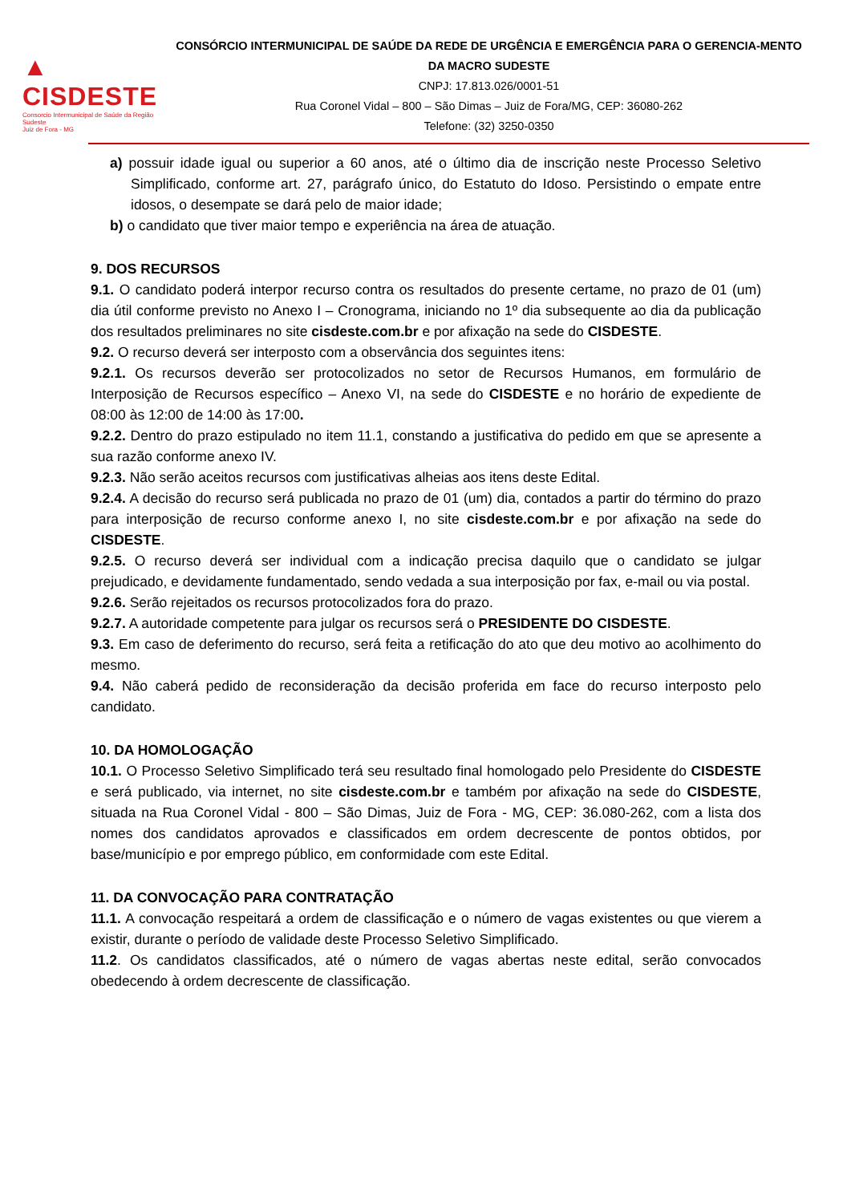▲ CISDESTE
Consorcio Intermunicipal de Saúde da Região Sudeste
Juiz de Fora - MG
CONSÓRCIO INTERMUNICIPAL DE SAÚDE DA REDE DE URGÊNCIA E EMERGÊNCIA PARA O GERENCIA-MENTO DA MACRO SUDESTE
CNPJ: 17.813.026/0001-51
Rua Coronel Vidal – 800 – São Dimas – Juiz de Fora/MG, CEP: 36080-262
Telefone: (32) 3250-0350
a) possuir idade igual ou superior a 60 anos, até o último dia de inscrição neste Processo Seletivo Simplificado, conforme art. 27, parágrafo único, do Estatuto do Idoso. Persistindo o empate entre idosos, o desempate se dará pelo de maior idade;
b) o candidato que tiver maior tempo e experiência na área de atuação.
9. DOS RECURSOS
9.1. O candidato poderá interpor recurso contra os resultados do presente certame, no prazo de 01 (um) dia útil conforme previsto no Anexo I – Cronograma, iniciando no 1º dia subsequente ao dia da publicação dos resultados preliminares no site cisdeste.com.br e por afixação na sede do CISDESTE.
9.2. O recurso deverá ser interposto com a observância dos seguintes itens:
9.2.1. Os recursos deverão ser protocolizados no setor de Recursos Humanos, em formulário de Interposição de Recursos específico – Anexo VI, na sede do CISDESTE e no horário de expediente de 08:00 às 12:00 de 14:00 às 17:00.
9.2.2. Dentro do prazo estipulado no item 11.1, constando a justificativa do pedido em que se apresente a sua razão conforme anexo IV.
9.2.3. Não serão aceitos recursos com justificativas alheias aos itens deste Edital.
9.2.4. A decisão do recurso será publicada no prazo de 01 (um) dia, contados a partir do término do prazo para interposição de recurso conforme anexo I, no site cisdeste.com.br e por afixação na sede do CISDESTE.
9.2.5. O recurso deverá ser individual com a indicação precisa daquilo que o candidato se julgar prejudicado, e devidamente fundamentado, sendo vedada a sua interposição por fax, e-mail ou via postal.
9.2.6. Serão rejeitados os recursos protocolizados fora do prazo.
9.2.7. A autoridade competente para julgar os recursos será o PRESIDENTE DO CISDESTE.
9.3. Em caso de deferimento do recurso, será feita a retificação do ato que deu motivo ao acolhimento do mesmo.
9.4. Não caberá pedido de reconsideração da decisão proferida em face do recurso interposto pelo candidato.
10. DA HOMOLOGAÇÃO
10.1. O Processo Seletivo Simplificado terá seu resultado final homologado pelo Presidente do CISDESTE e será publicado, via internet, no site cisdeste.com.br e também por afixação na sede do CISDESTE, situada na Rua Coronel Vidal - 800 – São Dimas, Juiz de Fora - MG, CEP: 36.080-262, com a lista dos nomes dos candidatos aprovados e classificados em ordem decrescente de pontos obtidos, por base/município e por emprego público, em conformidade com este Edital.
11. DA CONVOCAÇÃO PARA CONTRATAÇÃO
11.1. A convocação respeitará a ordem de classificação e o número de vagas existentes ou que vierem a existir, durante o período de validade deste Processo Seletivo Simplificado.
11.2. Os candidatos classificados, até o número de vagas abertas neste edital, serão convocados obedecendo à ordem decrescente de classificação.